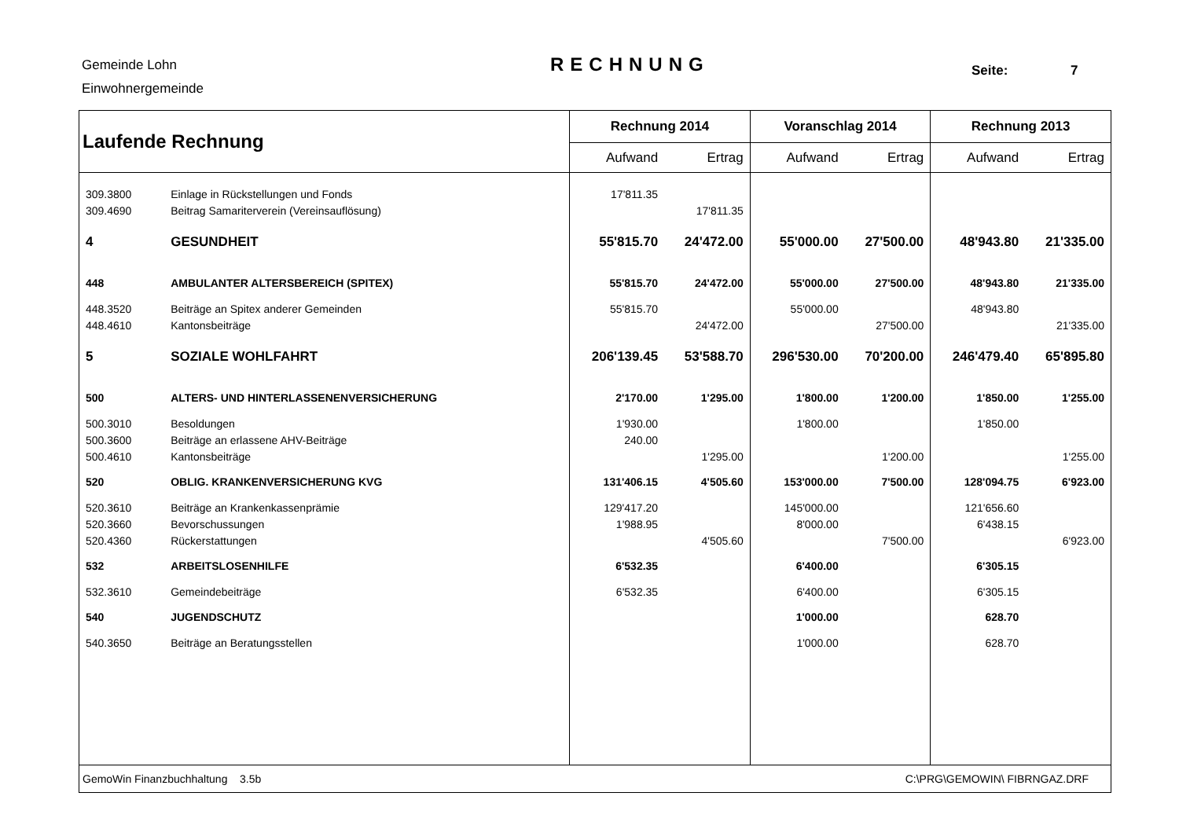Gemeinde Lohn
Einwohnergemeinde
RECHNUNG Seite: 7
| Laufende Rechnung | | Rechnung 2014 | | Voranschlag 2014 | | Rechnung 2013 | |
| | | Aufwand | Ertrag | Aufwand | Ertrag | Aufwand | Ertrag |
| 309.3800 | Einlage in Rückstellungen und Fonds | 17'811.35 | | | | | |
| 309.4690 | Beitrag Samariterverein (Vereinsauflösung) | | 17'811.35 | | | | |
| 4 | GESUNDHEIT | 55'815.70 | 24'472.00 | 55'000.00 | 27'500.00 | 48'943.80 | 21'335.00 |
| 448 | AMBULANTER ALTERSBEREICH (SPITEX) | 55'815.70 | 24'472.00 | 55'000.00 | 27'500.00 | 48'943.80 | 21'335.00 |
| 448.3520 | Beiträge an Spitex anderer Gemeinden | 55'815.70 | | 55'000.00 | | 48'943.80 | |
| 448.4610 | Kantonsbeiträge | | 24'472.00 | | 27'500.00 | | 21'335.00 |
| 5 | SOZIALE WOHLFAHRT | 206'139.45 | 53'588.70 | 296'530.00 | 70'200.00 | 246'479.40 | 65'895.80 |
| 500 | ALTERS- UND HINTERLASSENENVERSICHERUNG | 2'170.00 | 1'295.00 | 1'800.00 | 1'200.00 | 1'850.00 | 1'255.00 |
| 500.3010 | Besoldungen | 1'930.00 | | 1'800.00 | | 1'850.00 | |
| 500.3600 | Beiträge an erlassene AHV-Beiträge | 240.00 | | | | | |
| 500.4610 | Kantonsbeiträge | | 1'295.00 | | 1'200.00 | | 1'255.00 |
| 520 | OBLIG. KRANKENVERSICHERUNG KVG | 131'406.15 | 4'505.60 | 153'000.00 | 7'500.00 | 128'094.75 | 6'923.00 |
| 520.3610 | Beiträge an Krankenkassenprämie | 129'417.20 | | 145'000.00 | | 121'656.60 | |
| 520.3660 | Bevorschussungen | 1'988.95 | | 8'000.00 | | 6'438.15 | |
| 520.4360 | Rückerstattungen | | 4'505.60 | | 7'500.00 | | 6'923.00 |
| 532 | ARBEITSLOSENHILFE | 6'532.35 | | 6'400.00 | | 6'305.15 | |
| 532.3610 | Gemeindebeiträge | 6'532.35 | | 6'400.00 | | 6'305.15 | |
| 540 | JUGENDSCHUTZ | | | 1'000.00 | | 628.70 | |
| 540.3650 | Beiträge an Beratungsstellen | | | 1'000.00 | | 628.70 | |
| GemoWin Finanzbuchhaltung 3.5b | | | | C:\PRG\GEMOWIN\ FIBRNGAZ.DRF | | | |